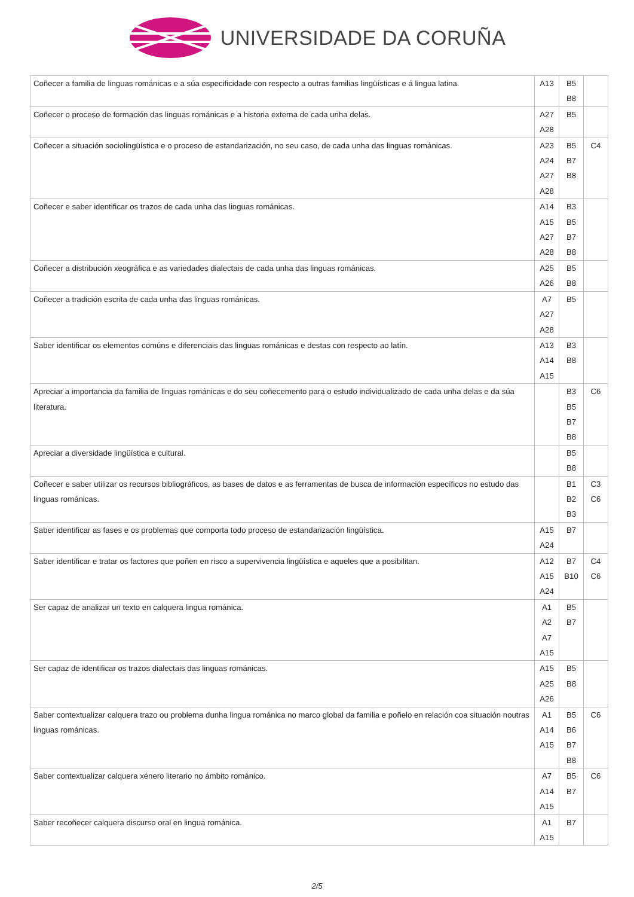UNIVERSIDADE DA CORUÑA
| Coñecer a familia de linguas románicas e a súa especificidade con respecto a outras familias lingüísticas e á lingua latina. | A13 | B5 B8 | |
| Coñecer o proceso de formación das linguas románicas e a historia externa de cada unha delas. | A27 A28 | B5 | |
| Coñecer a situación sociolingüística e o proceso de estandarización, no seu caso, de cada unha das linguas románicas. | A23 A24 A27 A28 | B5 B7 B8 | C4 |
| Coñecer e saber identificar os trazos de cada unha das linguas románicas. | A14 A15 A27 A28 | B3 B5 B7 B8 | |
| Coñecer a distribución xeográfica e as variedades dialectais de cada unha das linguas románicas. | A25 A26 | B5 B8 | |
| Coñecer a tradición escrita de cada unha das linguas románicas. | A7 A27 A28 | B5 | |
| Saber identificar os elementos comúns e diferenciais das linguas románicas e destas con respecto ao latín. | A13 A14 A15 | B3 B8 | |
| Apreciar a importancia da familia de linguas románicas e do seu coñecemento para o estudo individualizado de cada unha delas e da súa literatura. | | B3 B5 B7 B8 | C6 |
| Apreciar a diversidade lingüística e cultural. | | B5 B8 | |
| Coñecer e saber utilizar os recursos bibliográficos, as bases de datos e as ferramentas de busca de información específicos no estudo das linguas románicas. | | B1 B2 B3 | C3 C6 |
| Saber identificar as fases e os problemas que comporta todo proceso de estandarización lingüística. | A15 A24 | B7 | |
| Saber identificar e tratar os factores que poñen en risco a supervivencia lingüística e aqueles que a posibilitan. | A12 A15 A24 | B7 B10 | C4 C6 |
| Ser capaz de analizar un texto en calquera lingua románica. | A1 A2 A7 A15 | B5 B7 | |
| Ser capaz de identificar os trazos dialectais das linguas románicas. | A15 A25 A26 | B5 B8 | |
| Saber contextualizar calquera trazo ou problema dunha lingua románica no marco global da familia e poñelo en relación coa situación noutras linguas románicas. | A1 A14 A15 | B5 B6 B7 B8 | C6 |
| Saber contextualizar calquera xénero literario no ámbito románico. | A7 A14 A15 | B5 B7 | C6 |
| Saber recoñecer calquera discurso oral en lingua románica. | A1 A15 | B7 | |
2/5